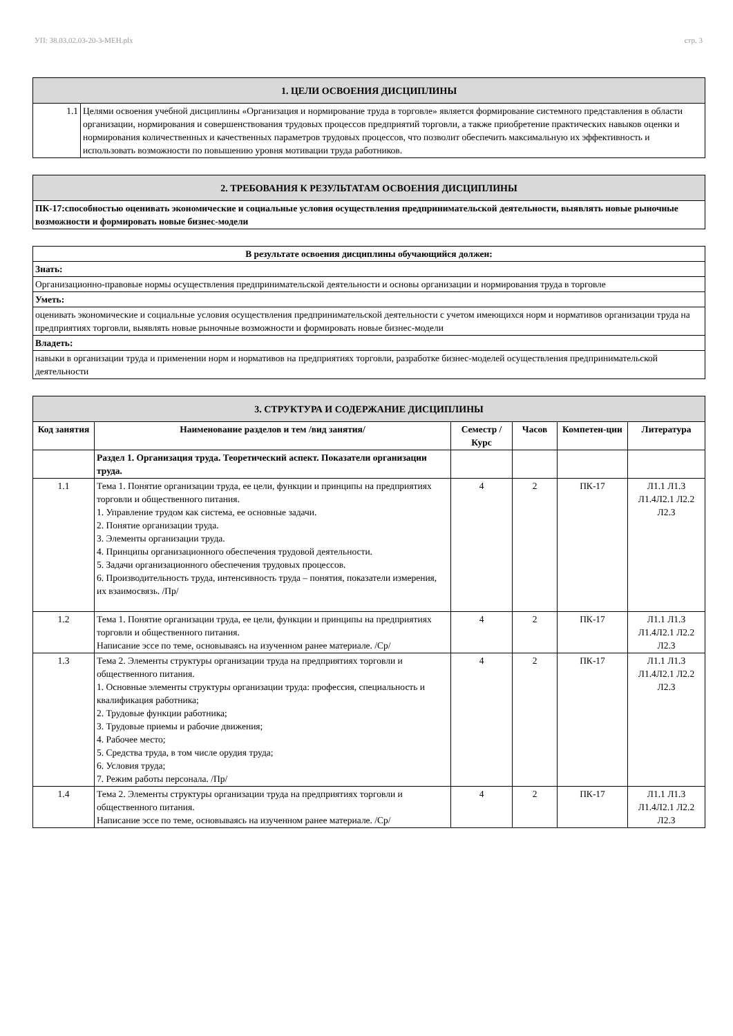УП: 38.03.02.03-20-3-МЕН.plx стр. 3
| 1. ЦЕЛИ ОСВОЕНИЯ ДИСЦИПЛИНЫ | |
| 1.1 | Целями освоения учебной дисциплины «Организация и нормирование труда в торговле» является формирование системного представления в области организации, нормирования и совершенствования трудовых процессов предприятий торговли, а также приобретение практических навыков оценки и нормирования количественных и качественных параметров трудовых процессов, что позволит обеспечить максимальную их эффективность и использовать возможности по повышению уровня мотивации труда работников. |
| 2. ТРЕБОВАНИЯ К РЕЗУЛЬТАТАМ ОСВОЕНИЯ ДИСЦИПЛИНЫ |
| ПК-17:способностью оценивать экономические и социальные условия осуществления предпринимательской деятельности, выявлять новые рыночные возможности и формировать новые бизнес-модели |
| В результате освоения дисциплины обучающийся должен: |
| Знать: |
| Организационно-правовые нормы осуществления предпринимательской деятельности и основы организации и нормирования труда в торговле |
| Уметь: |
| оценивать экономические и социальные условия осуществления предпринимательской деятельности с учетом имеющихся норм и нормативов организации труда на предприятиях торговли, выявлять новые рыночные возможности и формировать новые бизнес-модели |
| Владеть: |
| навыки в организации труда и применении норм и нормативов на предприятиях торговли, разработке бизнес-моделей осуществления предпринимательской деятельности |
| 3. СТРУКТУРА И СОДЕРЖАНИЕ ДИСЦИПЛИНЫ | | | | | |
| Код занятия | Наименование разделов и тем /вид занятия/ | Семестр / Курс | Часов | Компетен-ции | Литература |
| | Раздел 1. Организация труда. Теоретический аспект. Показатели организации труда. | | | | |
| 1.1 | Тема 1. Понятие организации труда, ее цели, функции и принципы на предприятиях торговли и общественного питания. 1. Управление трудом как система, ее основные задачи. 2. Понятие организации труда. 3. Элементы организации труда. 4. Принципы организационного обеспечения трудовой деятельности. 5. Задачи организационного обеспечения трудовых процессов. 6. Производительность труда, интенсивность труда – понятия, показатели измерения, их взаимосвязь. /Пр/ | 4 | 2 | ПК-17 | Л1.1 Л1.3 Л1.4Л2.1 Л2.2 Л2.3 |
| 1.2 | Тема 1. Понятие организации труда, ее цели, функции и принципы на предприятиях торговли и общественного питания. Написание эссе по теме, основываясь на изученном ранее материале. /Ср/ | 4 | 2 | ПК-17 | Л1.1 Л1.3 Л1.4Л2.1 Л2.2 Л2.3 |
| 1.3 | Тема 2. Элементы структуры организации труда на предприятиях торговли и общественного питания. 1. Основные элементы структуры организации труда: профессия, специальность и квалификация работника; 2. Трудовые функции работника; 3. Трудовые приемы и рабочие движения; 4. Рабочее место; 5. Средства труда, в том числе орудия труда; 6. Условия труда; 7. Режим работы персонала. /Пр/ | 4 | 2 | ПК-17 | Л1.1 Л1.3 Л1.4Л2.1 Л2.2 Л2.3 |
| 1.4 | Тема 2. Элементы структуры организации труда на предприятиях торговли и общественного питания. Написание эссе по теме, основываясь на изученном ранее материале. /Ср/ | 4 | 2 | ПК-17 | Л1.1 Л1.3 Л1.4Л2.1 Л2.2 Л2.3 |